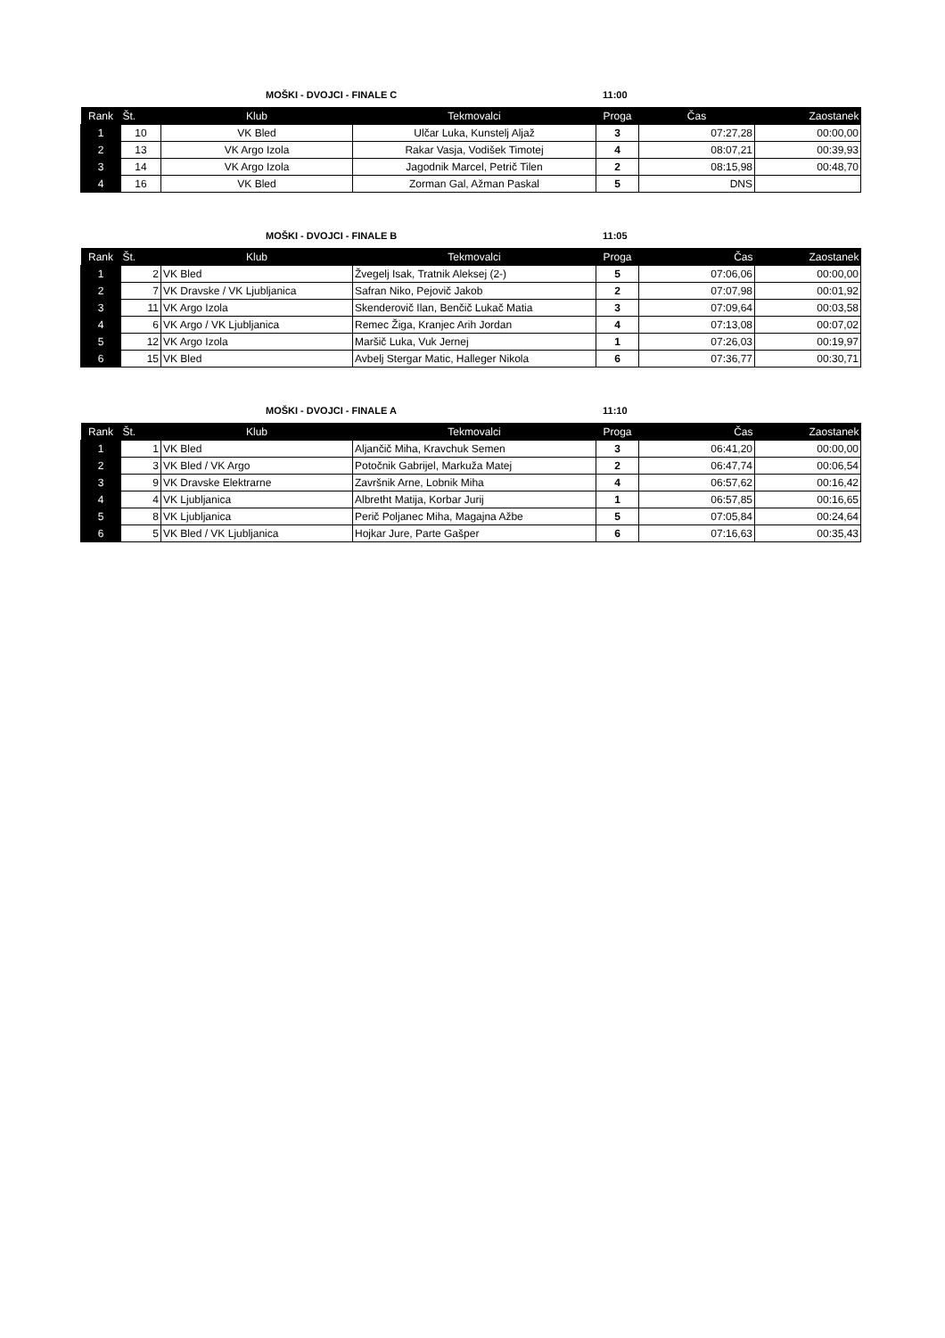MOŠKI - DVOJCI - FINALE C 11:00
| Rank | Št. | Klub | Tekmovalci | Proga | Čas | Zaostanek |
| --- | --- | --- | --- | --- | --- | --- |
| 1 | 10 | VK Bled | Ulčar Luka, Kunstelj Aljaž | 3 | 07:27,28 | 00:00,00 |
| 2 | 13 | VK Argo Izola | Rakar Vasja, Vodišek Timotej | 4 | 08:07,21 | 00:39,93 |
| 3 | 14 | VK Argo Izola | Jagodnik Marcel, Petrič Tilen | 2 | 08:15,98 | 00:48,70 |
| 4 | 16 | VK Bled | Zorman Gal, Ažman Paskal | 5 | DNS | |
MOŠKI - DVOJCI - FINALE B 11:05
| Rank | Št. | Klub | Tekmovalci | Proga | Čas | Zaostanek |
| --- | --- | --- | --- | --- | --- | --- |
| 1 | 2 | VK Bled | Žvegelj Isak, Tratnik Aleksej (2-) | 5 | 07:06,06 | 00:00,00 |
| 2 | 7 | VK Dravske / VK Ljubljanica | Safran Niko, Pejovič Jakob | 2 | 07:07,98 | 00:01,92 |
| 3 | 11 | VK Argo Izola | Skenderovič Ilan, Benčič Lukač Matia | 3 | 07:09,64 | 00:03,58 |
| 4 | 6 | VK Argo / VK Ljubljanica | Remec Žiga, Kranjec Arih Jordan | 4 | 07:13,08 | 00:07,02 |
| 5 | 12 | VK Argo Izola | Maršič Luka, Vuk Jernej | 1 | 07:26,03 | 00:19,97 |
| 6 | 15 | VK Bled | Avbelj Stergar Matic, Halleger Nikola | 6 | 07:36,77 | 00:30,71 |
MOŠKI - DVOJCI - FINALE A 11:10
| Rank | Št. | Klub | Tekmovalci | Proga | Čas | Zaostanek |
| --- | --- | --- | --- | --- | --- | --- |
| 1 | 1 | VK Bled | Aljančič Miha, Kravchuk Semen | 3 | 06:41,20 | 00:00,00 |
| 2 | 3 | VK Bled / VK Argo | Potočnik Gabrijel, Markuža Matej | 2 | 06:47,74 | 00:06,54 |
| 3 | 9 | VK Dravske Elektrarne | Završnik Arne, Lobnik Miha | 4 | 06:57,62 | 00:16,42 |
| 4 | 4 | VK Ljubljanica | Albretht Matija, Korbar Jurij | 1 | 06:57,85 | 00:16,65 |
| 5 | 8 | VK Ljubljanica | Perič Poljanec Miha, Magajna Ažbe | 5 | 07:05,84 | 00:24,64 |
| 6 | 5 | VK Bled / VK Ljubljanica | Hojkar Jure, Parte Gašper | 6 | 07:16,63 | 00:35,43 |